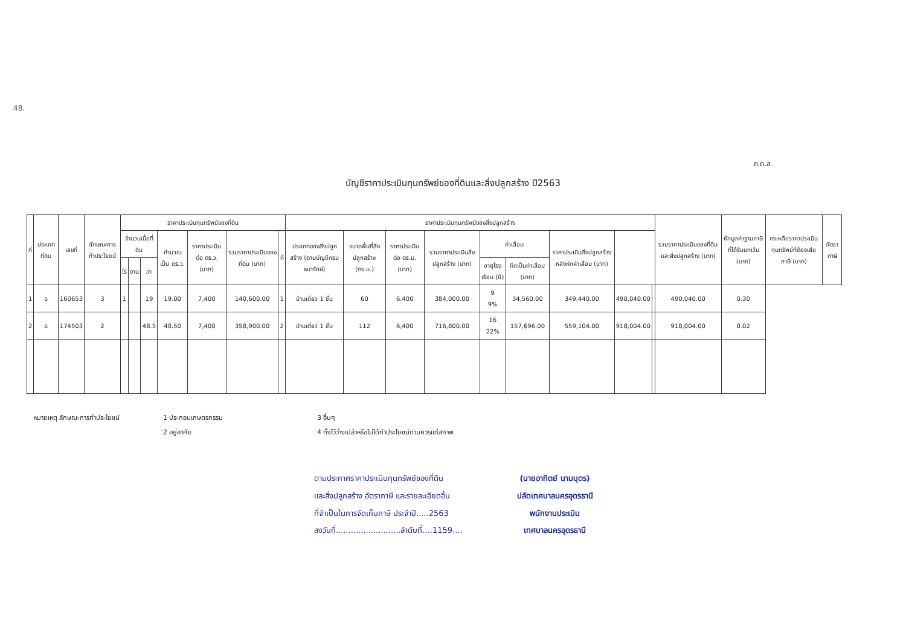48.
ภ.ด.ส.
บัญชีราคาประเมินทุนทรัพย์ของที่ดินและสิ่งปลูกสร้าง ปี2563
| ที่ | ประเภทที่ดิน | เลขที่ | ลักษณะการทำประโยชน์ | ราคาประเมินทุนทรัพย์ของที่ดิน | | | | | | | ราคาประเมินทุนทรัพย์ของสิ่งปลูกสร้าง | | | | | | | | | รวมราคาประเมินของที่ดินและสิ่งปลูกสร้าง (บาท) | หักมูลค่าฐานภาษีที่ได้รับยกเว้น (บาท) | คงเหลือราคาประเมินทุนทรัพย์ที่ต้องเสียภาษี (บาท) | อัตราภาษี |
| --- | --- | --- | --- | --- | --- | --- | --- | --- | --- | --- | --- | --- | --- | --- | --- | --- | --- | --- | --- | --- | --- | --- | --- |
| | | | | จำนวนเนื้อที่ดิน | | | คำนวณเป็น ตร.ว. | ราคาประเมินต่อ ตร.ว. (บาท) | รวมราคาประเมินของที่ดิน (บาท) | ที่ | ประเภทของสิ่งปลูกสร้าง (ตามบัญชีกรมธนารักษ์) | ขนาดพื้นที่สิ่งปลูกสร้าง (ตร.ม.) | ราคาประเมินต่อ ตร.ม. (บาท) | รวมราคาประเมินสิ่งปลูกสร้าง (บาท) | ค่าเสื่อม | | ราคาประเมินสิ่งปลูกสร้างหลังหักค่าเสื่อม (บาท) | | | | | | |
| | | | | ไร่ | งาน | วา | | | | | | | | | อายุโรงเรือน (ปี) | คิดเป็นค่าเสื่อม (บาท) | | | | | | | |
| 1 | ฉ | 160653 | 3 | 1 | | 19 | 19.00 | 7,400 | 140,600.00 | 1 | บ้านเดี่ยว 1 ชั้น | 60 | 6,400 | 384,000.00 | 9 9% | 34,560.00 | 349,440.00 | 490,040.00 | | 490,040.00 | 0.30 | | |
| 2 | ฉ | 174503 | 2 | | | 48.5 | 48.50 | 7,400 | 358,900.00 | 2 | บ้านเดี่ยว 1 ชั้น | 112 | 6,400 | 716,800.00 | 16 22% | 157,696.00 | 559,104.00 | 918,004.00 | | 918,004.00 | 0.02 | | |
หมายเหตุ ลักษณะการทำประโยชน์ 1 ประกอบเกษตรกรรม
2 อยู่อาศัย
3 อื่นๆ
4 ทิ้งไว้ว่างเปล่าหรือไม่ได้ทำประโยชน์ตามควรแก่สภาพ
ตามประกาศราคาประเมินทุนทรัพย์ของที่ดิน
และสิ่งปลูกสร้าง อัตราภาษี และรายละเอียดอื่น
ที่จำเป็นในการจัดเก็บภาษี ประจำปี.....2563
ลงวันที่..........................ลำดับที่....1159....
(นายอาทิตย์ นามบุตร)
ปลัดเทศบาลนครอุดรธานี
พนักงานประเมิน
เทศบาลนครอุดรธานี